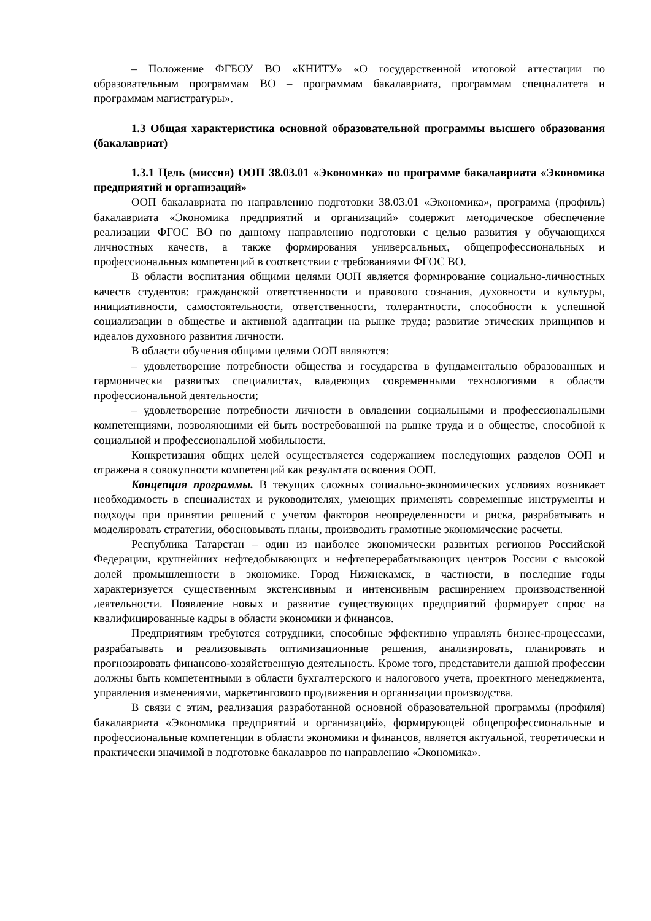– Положение ФГБОУ ВО «КНИТУ» «О государственной итоговой аттестации по образовательным программам ВО – программам бакалавриата, программам специалитета и программам магистратуры».
1.3 Общая характеристика основной образовательной программы высшего образования (бакалавриат)
1.3.1 Цель (миссия) ООП 38.03.01 «Экономика» по программе бакалавриата «Экономика предприятий и организаций»
ООП бакалавриата по направлению подготовки 38.03.01 «Экономика», программа (профиль) бакалавриата «Экономика предприятий и организаций» содержит методическое обеспечение реализации ФГОС ВО по данному направлению подготовки с целью развития у обучающихся личностных качеств, а также формирования универсальных, общепрофессиональных и профессиональных компетенций в соответствии с требованиями ФГОС ВО.
В области воспитания общими целями ООП является формирование социально-личностных качеств студентов: гражданской ответственности и правового сознания, духовности и культуры, инициативности, самостоятельности, ответственности, толерантности, способности к успешной социализации в обществе и активной адаптации на рынке труда; развитие этических принципов и идеалов духовного развития личности.
В области обучения общими целями ООП являются:
– удовлетворение потребности общества и государства в фундаментально образованных и гармонически развитых специалистах, владеющих современными технологиями в области профессиональной деятельности;
– удовлетворение потребности личности в овладении социальными и профессиональными компетенциями, позволяющими ей быть востребованной на рынке труда и в обществе, способной к социальной и профессиональной мобильности.
Конкретизация общих целей осуществляется содержанием последующих разделов ООП и отражена в совокупности компетенций как результата освоения ООП.
Концепция программы. В текущих сложных социально-экономических условиях возникает необходимость в специалистах и руководителях, умеющих применять современные инструменты и подходы при принятии решений с учетом факторов неопределенности и риска, разрабатывать и моделировать стратегии, обосновывать планы, производить грамотные экономические расчеты.
Республика Татарстан – один из наиболее экономически развитых регионов Российской Федерации, крупнейших нефтедобывающих и нефтеперерабатывающих центров России с высокой долей промышленности в экономике. Город Нижнекамск, в частности, в последние годы характеризуется существенным экстенсивным и интенсивным расширением производственной деятельности. Появление новых и развитие существующих предприятий формирует спрос на квалифицированные кадры в области экономики и финансов.
Предприятиям требуются сотрудники, способные эффективно управлять бизнес-процессами, разрабатывать и реализовывать оптимизационные решения, анализировать, планировать и прогнозировать финансово-хозяйственную деятельность. Кроме того, представители данной профессии должны быть компетентными в области бухгалтерского и налогового учета, проектного менеджмента, управления изменениями, маркетингового продвижения и организации производства.
В связи с этим, реализация разработанной основной образовательной программы (профиля) бакалавриата «Экономика предприятий и организаций», формирующей общепрофессиональные и профессиональные компетенции в области экономики и финансов, является актуальной, теоретически и практически значимой в подготовке бакалавров по направлению «Экономика».